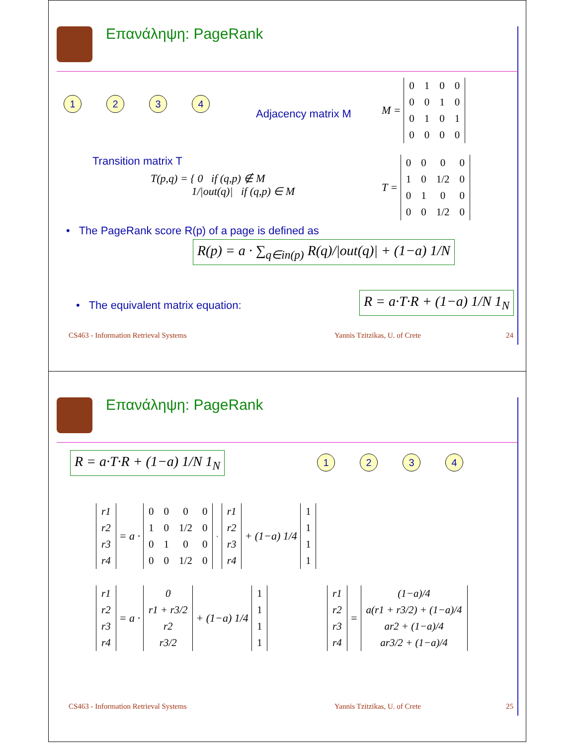Επανάληψη: PageRank
1234
Adjacency matrix M
M =
| 0 | 1 | 0 | 0 |
| 0 | 0 | 1 | 0 |
| 0 | 1 | 0 | 1 |
| 0 | 0 | 0 | 0 |
Transition matrix T
T(p,q) = { 0 if (q,p) ∉ M
1/|out(q)| if (q,p) ∈ M
T =
| 0 | 0 | 0 | 0 |
| 1 | 0 | 1/2 | 0 |
| 0 | 1 | 0 | 0 |
| 0 | 0 | 1/2 | 0 |
• The PageRank score R(p) of a page is defined as
R(p) = a · ∑<sub>q∈in(p)</sub> R(q)/|out(q)| + (1−a) 1/N
• The equivalent matrix equation:
R = a·T·R + (1−a) 1/N 1<sub>N</sub>
CS463 - Information Retrieval Systems
Yannis Tzitzikas, U. of Crete 24
Επανάληψη: PageRank
R = a·T·R + (1−a) 1/N 1<sub>N</sub> 1234
| r1 |
| r2 |
| r3 |
| r4 |
= a ·
| 0 | 0 | 0 | 0 |
| 1 | 0 | 1/2 | 0 |
| 0 | 1 | 0 | 0 |
| 0 | 0 | 1/2 | 0 |
·
| r1 |
| r2 |
| r3 |
| r4 |
+ (1−a) 1/4
| 1 |
| 1 |
| 1 |
| 1 |
| r1 |
| r2 |
| r3 |
| r4 |
= a ·
| 0 |
| r1 + r3/2 |
| r2 |
| r3/2 |
+ (1−a) 1/4
| 1 |
| 1 |
| 1 |
| 1 |
| r1 |
| r2 |
| r3 |
| r4 |
=
| (1−a)/4 |
| a(r1 + r3/2) + (1−a)/4 |
| ar2 + (1−a)/4 |
| ar3/2 + (1−a)/4 |
CS463 - Information Retrieval Systems
Yannis Tzitzikas, U. of Crete 25